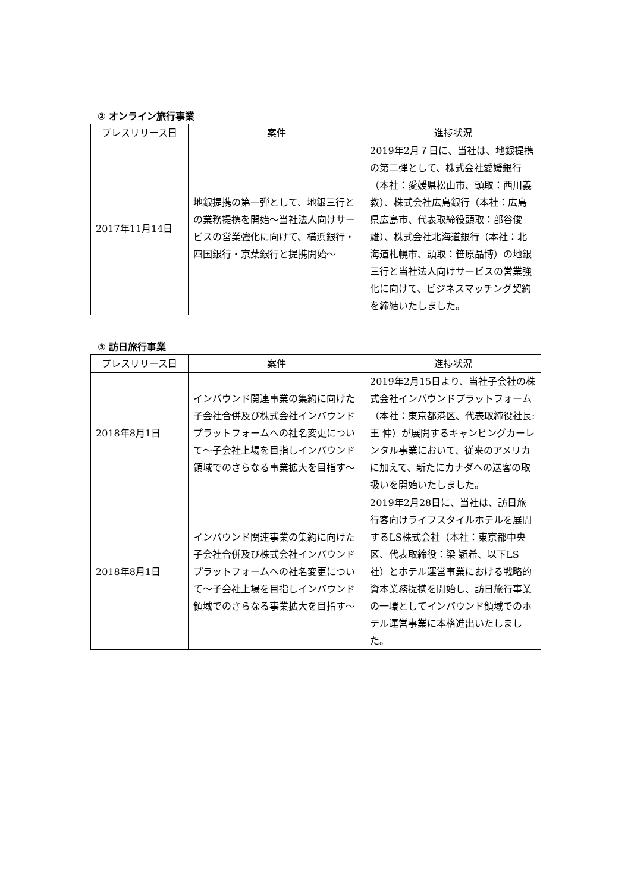② オンライン旅行事業
| プレスリリース日 | 案件 | 進捗状況 |
| --- | --- | --- |
| 2017年11月14日 | 地銀提携の第一弾として、地銀三行との業務提携を開始～当社法人向けサービスの営業強化に向けて、横浜銀行・四国銀行・京葉銀行と提携開始～ | 2019年2月７日に、当社は、地銀提携の第二弾として、株式会社愛媛銀行（本社：愛媛県松山市、頭取：西川義教）、株式会社広島銀行（本社：広島県広島市、代表取締役頭取：部谷俊雄）、株式会社北海道銀行（本社：北海道札幌市、頭取：笹原晶博）の地銀三行と当社法人向けサービスの営業強化に向けて、ビジネスマッチング契約を締結いたしました。 |
③ 訪日旅行事業
| プレスリリース日 | 案件 | 進捗状況 |
| --- | --- | --- |
| 2018年8月1日 | インバウンド関連事業の集約に向けた子会社合併及び株式会社インバウンドプラットフォームへの社名変更について～子会社上場を目指しインバウンド領域でのさらなる事業拡大を目指す～ | 2019年2月15日より、当社子会社の株式会社インバウンドプラットフォーム（本社：東京都港区、代表取締役社長:王 伸）が展開するキャンピングカーレンタル事業において、従来のアメリカに加えて、新たにカナダへの送客の取扱いを開始いたしました。 |
| 2018年8月1日 | インバウンド関連事業の集約に向けた子会社合併及び株式会社インバウンドプラットフォームへの社名変更について～子会社上場を目指しインバウンド領域でのさらなる事業拡大を目指す～ | 2019年2月28日に、当社は、訪日旅行客向けライフスタイルホテルを展開するLS株式会社（本社：東京都中央区、代表取締役：梁 穎希、以下LS社）とホテル運営事業における戦略的資本業務提携を開始し、訪日旅行事業の一環としてインバウンド領域でのホテル運営事業に本格進出いたしました。 |